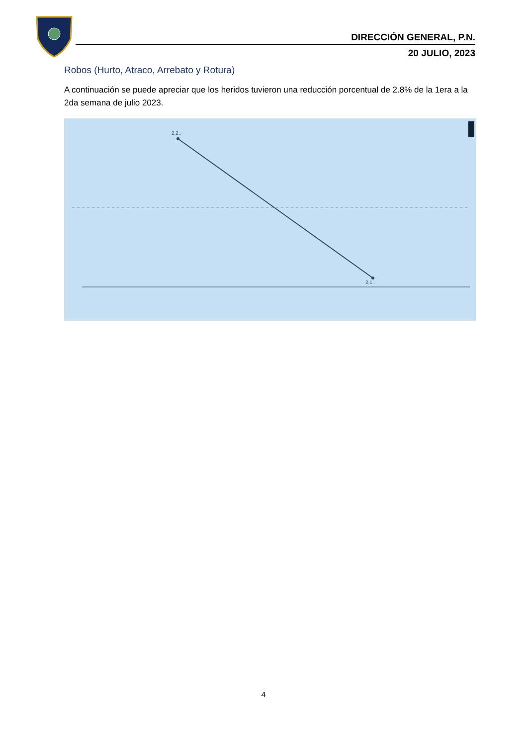DIRECCIÓN GENERAL, P.N.
20 JULIO, 2023
Robos (Hurto, Atraco, Arrebato y Rotura)
A continuación se puede apreciar que los heridos tuvieron una reducción porcentual de 2.8% de la 1era a la 2da semana de julio 2023.
2,2..
2,1..
4